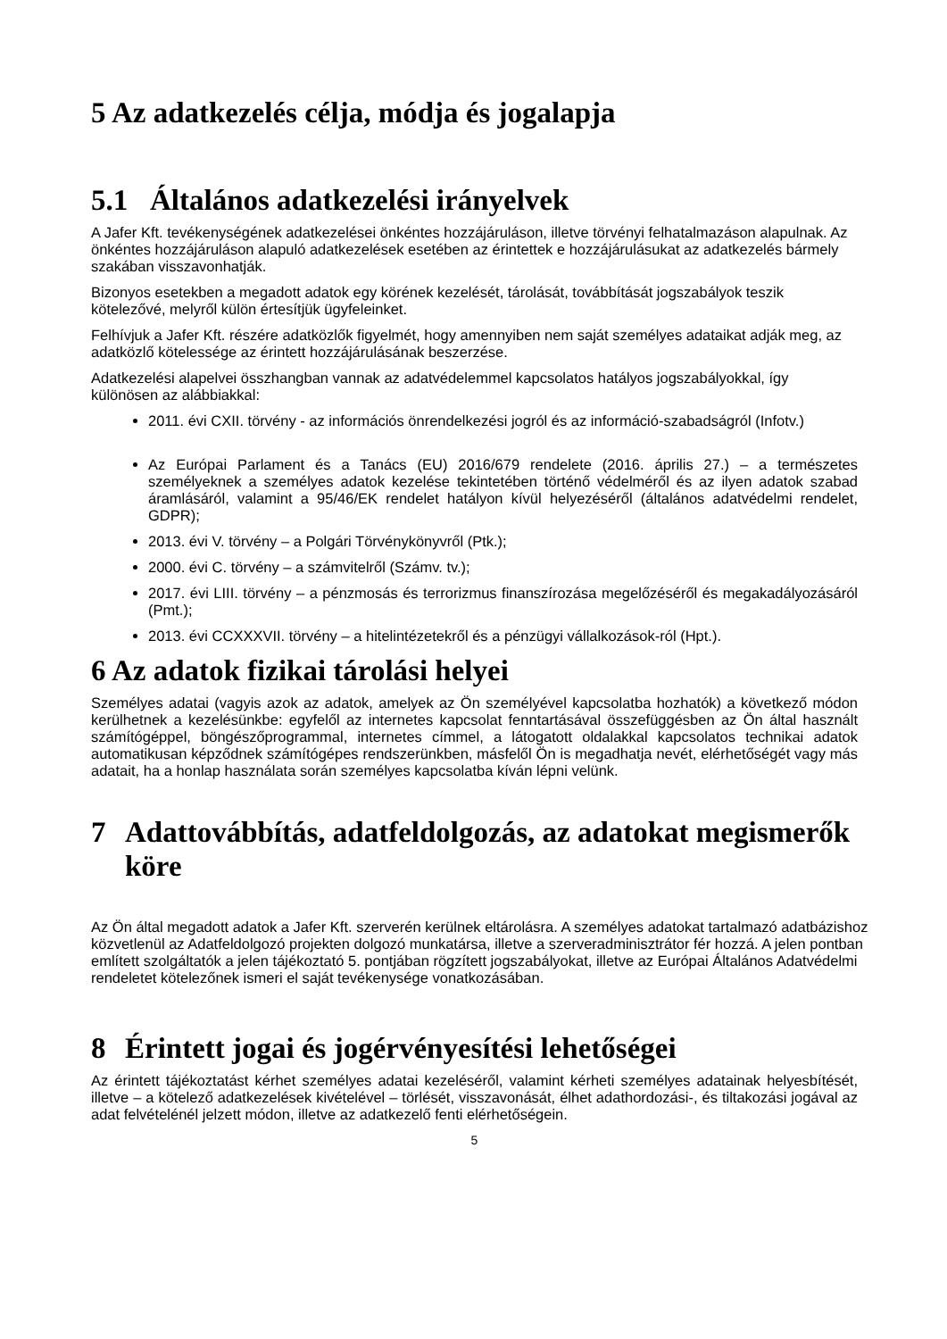5 Az adatkezelés célja, módja és jogalapja
5.1 Általános adatkezelési irányelvek
A Jafer Kft. tevékenységének adatkezelései önkéntes hozzájáruláson, illetve törvényi felhatalmazáson alapulnak. Az önkéntes hozzájáruláson alapuló adatkezelések esetében az érintettek e hozzájárulásukat az adatkezelés bármely szakában visszavonhatják.
Bizonyos esetekben a megadott adatok egy körének kezelését, tárolását, továbbítását jogszabályok teszik kötelezővé, melyről külön értesítjük ügyfeleinket.
Felhívjuk a Jafer Kft. részére adatközlők figyelmét, hogy amennyiben nem saját személyes adataikat adják meg, az adatközlő kötelessége az érintett hozzájárulásának beszerzése.
Adatkezelési alapelvei összhangban vannak az adatvédelemmel kapcsolatos hatályos jogszabályokkal, így különösen az alábbiakkal:
2011. évi CXII. törvény - az információs önrendelkezési jogról és az információ-szabadságról (Infotv.)
Az Európai Parlament és a Tanács (EU) 2016/679 rendelete (2016. április 27.) – a természetes személyeknek a személyes adatok kezelése tekintetében történő védelméről és az ilyen adatok szabad áramlásáról, valamint a 95/46/EK rendelet hatályon kívül helyezéséről (általános adatvédelmi rendelet, GDPR);
2013. évi V. törvény – a Polgári Törvénykönyvről (Ptk.);
2000. évi C. törvény – a számvitelről (Számv. tv.);
2017. évi LIII. törvény – a pénzmosás és terrorizmus finanszírozása megelőzéséről és megakadályozásáról (Pmt.);
2013. évi CCXXXVII. törvény – a hitelintézetekről és a pénzügyi vállalkozások-ról (Hpt.).
6 Az adatok fizikai tárolási helyei
Személyes adatai (vagyis azok az adatok, amelyek az Ön személyével kapcsolatba hozhatók) a következő módon kerülhetnek a kezelésünkbe: egyfelől az internetes kapcsolat fenntartásával összefüggésben az Ön által használt számítógéppel, böngészőprogrammal, internetes címmel, a látogatott oldalakkal kapcsolatos technikai adatok automatikusan képződnek számítógépes rendszerünkben, másfelől Ön is megadhatja nevét, elérhetőségét vagy más adatait, ha a honlap használata során személyes kapcsolatba kíván lépni velünk.
7 Adattovábbítás, adatfeldolgozás, az adatokat megismerők köre
Az Ön által megadott adatok a Jafer Kft. szerverén kerülnek eltárolásra. A személyes adatokat tartalmazó adatbázishoz közvetlenül az Adatfeldolgozó projekten dolgozó munkatársa, illetve a szerveradminisztrátor fér hozzá. A jelen pontban említett szolgáltatók a jelen tájékoztató 5. pontjában rögzített jogszabályokat, illetve az Európai Általános Adatvédelmi rendeletet kötelezőnek ismeri el saját tevékenysége vonatkozásában.
8 Érintett jogai és jogérvényesítési lehetőségei
Az érintett tájékoztatást kérhet személyes adatai kezeléséről, valamint kérheti személyes adatainak helyesbítését, illetve – a kötelező adatkezelések kivételével – törlését, visszavonását, élhet adathordozási-, és tiltakozási jogával az adat felvételénél jelzett módon, illetve az adatkezelő fenti elérhetőségein.
5